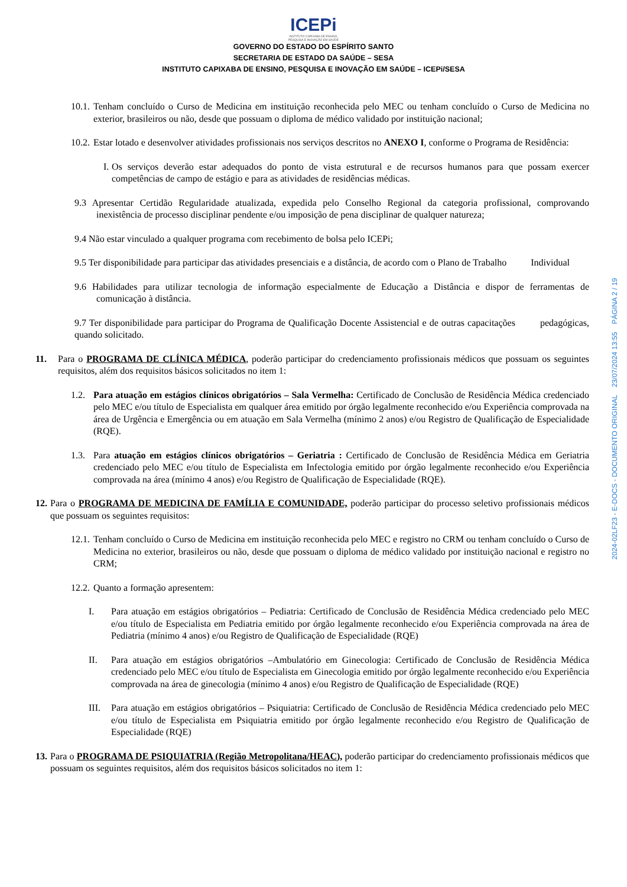ICEPi
INSTITUTO CAPIXABA DE ENSINO,
PESQUISA E INOVAÇÃO EM SAÚDE
GOVERNO DO ESTADO DO ESPÍRITO SANTO
SECRETARIA DE ESTADO DA SAÚDE – SESA
INSTITUTO CAPIXABA DE ENSINO, PESQUISA E INOVAÇÃO EM SAÚDE – ICEPi/SESA
10.1. Tenham concluído o Curso de Medicina em instituição reconhecida pelo MEC ou tenham concluído o Curso de Medicina no exterior, brasileiros ou não, desde que possuam o diploma de médico validado por instituição nacional;
10.2. Estar lotado e desenvolver atividades profissionais nos serviços descritos no ANEXO I, conforme o Programa de Residência:
I. Os serviços deverão estar adequados do ponto de vista estrutural e de recursos humanos para que possam exercer competências de campo de estágio e para as atividades de residências médicas.
9.3 Apresentar Certidão Regularidade atualizada, expedida pelo Conselho Regional da categoria profissional, comprovando inexistência de processo disciplinar pendente e/ou imposição de pena disciplinar de qualquer natureza;
9.4 Não estar vinculado a qualquer programa com recebimento de bolsa pelo ICEPi;
9.5 Ter disponibilidade para participar das atividades presenciais e a distância, de acordo com o Plano de Trabalho Individual
9.6 Habilidades para utilizar tecnologia de informação especialmente de Educação a Distância e dispor de ferramentas de comunicação à distância.
9.7 Ter disponibilidade para participar do Programa de Qualificação Docente Assistencial e de outras capacitações pedagógicas, quando solicitado.
11. Para o PROGRAMA DE CLÍNICA MÉDICA, poderão participar do credenciamento profissionais médicos que possuam os seguintes requisitos, além dos requisitos básicos solicitados no item 1:
1.2. Para atuação em estágios clínicos obrigatórios – Sala Vermelha: Certificado de Conclusão de Residência Médica credenciado pelo MEC e/ou título de Especialista em qualquer área emitido por órgão legalmente reconhecido e/ou Experiência comprovada na área de Urgência e Emergência ou em atuação em Sala Vermelha (mínimo 2 anos) e/ou Registro de Qualificação de Especialidade (RQE).
1.3. Para atuação em estágios clínicos obrigatórios – Geriatria : Certificado de Conclusão de Residência Médica em Geriatria credenciado pelo MEC e/ou título de Especialista em Infectologia emitido por órgão legalmente reconhecido e/ou Experiência comprovada na área (mínimo 4 anos) e/ou Registro de Qualificação de Especialidade (RQE).
12. Para o PROGRAMA DE MEDICINA DE FAMÍLIA E COMUNIDADE, poderão participar do processo seletivo profissionais médicos que possuam os seguintes requisitos:
12.1. Tenham concluído o Curso de Medicina em instituição reconhecida pelo MEC e registro no CRM ou tenham concluído o Curso de Medicina no exterior, brasileiros ou não, desde que possuam o diploma de médico validado por instituição nacional e registro no CRM;
12.2. Quanto a formação apresentem:
I. Para atuação em estágios obrigatórios – Pediatria: Certificado de Conclusão de Residência Médica credenciado pelo MEC e/ou título de Especialista em Pediatria emitido por órgão legalmente reconhecido e/ou Experiência comprovada na área de Pediatria (mínimo 4 anos) e/ou Registro de Qualificação de Especialidade (RQE)
II. Para atuação em estágios obrigatórios –Ambulatório em Ginecologia: Certificado de Conclusão de Residência Médica credenciado pelo MEC e/ou título de Especialista em Ginecologia emitido por órgão legalmente reconhecido e/ou Experiência comprovada na área de ginecologia (mínimo 4 anos) e/ou Registro de Qualificação de Especialidade (RQE)
III. Para atuação em estágios obrigatórios – Psiquiatria: Certificado de Conclusão de Residência Médica credenciado pelo MEC e/ou título de Especialista em Psiquiatria emitido por órgão legalmente reconhecido e/ou Registro de Qualificação de Especialidade (RQE)
13. Para o PROGRAMA DE PSIQUIATRIA (Região Metropolitana/HEAC), poderão participar do credenciamento profissionais médicos que possuam os seguintes requisitos, além dos requisitos básicos solicitados no item 1:
2024-02LF23 - E-DOCS - DOCUMENTO ORIGINAL 23/07/2024 13:55 PÁGINA 2 / 19